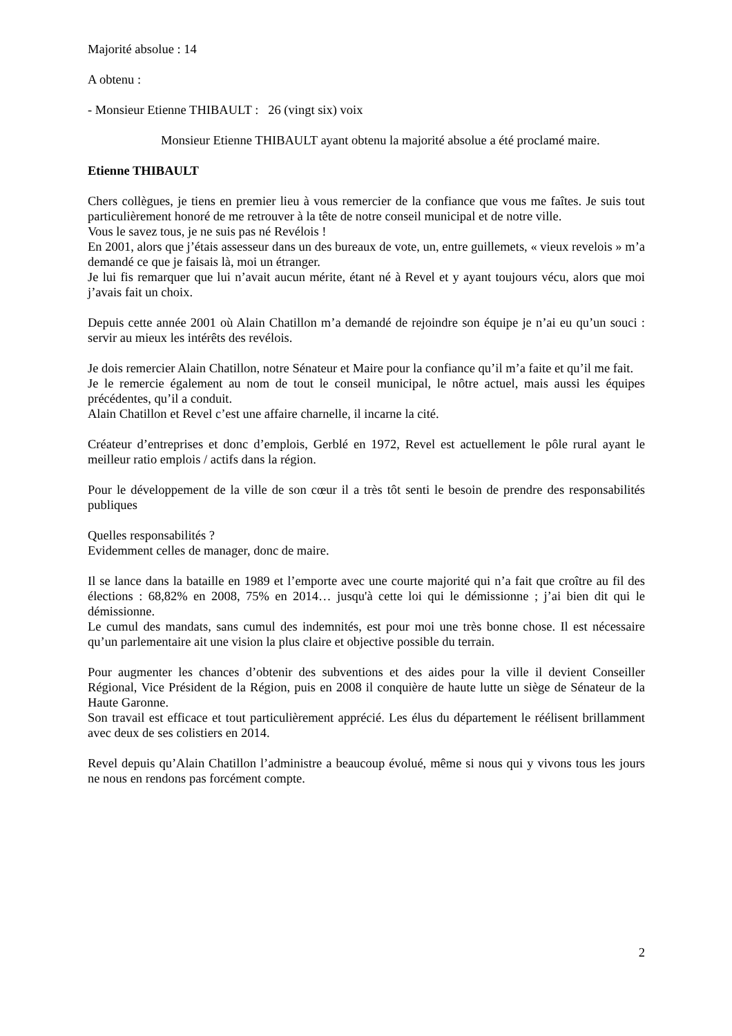Majorité absolue : 14
A obtenu :
- Monsieur Etienne THIBAULT : 26 (vingt six) voix
Monsieur Etienne THIBAULT ayant obtenu la majorité absolue a été proclamé maire.
Etienne THIBAULT
Chers collègues, je tiens en premier lieu à vous remercier de la confiance que vous me faîtes. Je suis tout particulièrement honoré de me retrouver à la tête de notre conseil municipal et de notre ville.
Vous le savez tous, je ne suis pas né Revélois !
En 2001, alors que j’étais assesseur dans un des bureaux de vote, un, entre guillemets, « vieux revelois » m’a demandé ce que je faisais là, moi un étranger.
Je lui fis remarquer que lui n’avait aucun mérite, étant né à Revel et y ayant toujours vécu, alors que moi j’avais fait un choix.
Depuis cette année 2001 où Alain Chatillon m’a demandé de rejoindre son équipe je n’ai eu qu’un souci : servir au mieux les intérêts des revélois.
Je dois remercier Alain Chatillon, notre Sénateur et Maire pour la confiance qu’il m’a faite et qu’il me fait.
Je le remercie également au nom de tout le conseil municipal, le nôtre actuel, mais aussi les équipes précédentes, qu’il a conduit.
Alain Chatillon et Revel c’est une affaire charnelle, il incarne la cité.
Créateur d’entreprises et donc d’emplois, Gerblé en 1972, Revel est actuellement le pôle rural ayant le meilleur ratio emplois / actifs dans la région.
Pour le développement de la ville de son cœur il a très tôt senti le besoin de prendre des responsabilités publiques
Quelles responsabilités ?
Evidemment celles de manager, donc de maire.
Il se lance dans la bataille en 1989 et l’emporte avec une courte majorité qui n’a fait que croître au fil des élections : 68,82% en 2008, 75% en 2014… jusqu'à cette loi qui le démissionne ; j’ai bien dit qui le démissionne.
Le cumul des mandats, sans cumul des indemnités, est pour moi une très bonne chose. Il est nécessaire qu’un parlementaire ait une vision la plus claire et objective possible du terrain.
Pour augmenter les chances d’obtenir des subventions et des aides pour la ville il devient Conseiller Régional, Vice Président de la Région, puis en 2008 il conquière de haute lutte un siège de Sénateur de la Haute Garonne.
Son travail est efficace et tout particulièrement apprécié. Les élus du département le réélisent brillamment avec deux de ses colistiers en 2014.
Revel depuis qu’Alain Chatillon l’administre a beaucoup évolué, même si nous qui y vivons tous les jours ne nous en rendons pas forcément compte.
2